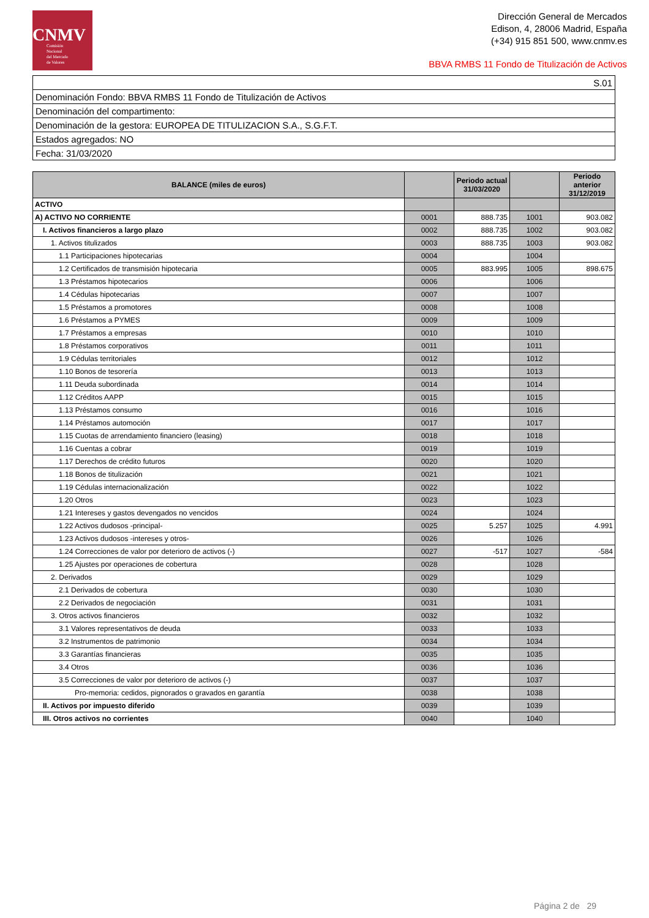CNMV
Comisión
Nacional
del Mercado
de Valores
Dirección General de Mercados
Edison, 4, 28006 Madrid, España
(+34) 915 851 500, www.cnmv.es
BBVA RMBS 11 Fondo de Titulización de Activos
| S.01 |
| Denominación Fondo: BBVA RMBS 11 Fondo de Titulización de Activos |
| Denominación del compartimento: |
| Denominación de la gestora: EUROPEA DE TITULIZACION S.A., S.G.F.T. |
| Estados agregados: NO |
| Fecha: 31/03/2020 |
| BALANCE (miles de euros) | | Periodo actual 31/03/2020 | | Periodo anterior 31/12/2019 |
| --- | --- | --- | --- | --- |
| ACTIVO | | | | |
| A) ACTIVO NO CORRIENTE | 0001 | 888.735 | 1001 | 903.082 |
| I. Activos financieros a largo plazo | 0002 | 888.735 | 1002 | 903.082 |
| 1. Activos titulizados | 0003 | 888.735 | 1003 | 903.082 |
| 1.1 Participaciones hipotecarias | 0004 | | 1004 | |
| 1.2 Certificados de transmisión hipotecaria | 0005 | 883.995 | 1005 | 898.675 |
| 1.3 Préstamos hipotecarios | 0006 | | 1006 | |
| 1.4 Cédulas hipotecarias | 0007 | | 1007 | |
| 1.5 Préstamos a promotores | 0008 | | 1008 | |
| 1.6 Préstamos a PYMES | 0009 | | 1009 | |
| 1.7 Préstamos a empresas | 0010 | | 1010 | |
| 1.8 Préstamos corporativos | 0011 | | 1011 | |
| 1.9 Cédulas territoriales | 0012 | | 1012 | |
| 1.10 Bonos de tesorería | 0013 | | 1013 | |
| 1.11 Deuda subordinada | 0014 | | 1014 | |
| 1.12 Créditos AAPP | 0015 | | 1015 | |
| 1.13 Préstamos consumo | 0016 | | 1016 | |
| 1.14 Préstamos automoción | 0017 | | 1017 | |
| 1.15 Cuotas de arrendamiento financiero (leasing) | 0018 | | 1018 | |
| 1.16 Cuentas a cobrar | 0019 | | 1019 | |
| 1.17 Derechos de crédito futuros | 0020 | | 1020 | |
| 1.18 Bonos de titulización | 0021 | | 1021 | |
| 1.19 Cédulas internacionalización | 0022 | | 1022 | |
| 1.20 Otros | 0023 | | 1023 | |
| 1.21 Intereses y gastos devengados no vencidos | 0024 | | 1024 | |
| 1.22 Activos dudosos -principal- | 0025 | 5.257 | 1025 | 4.991 |
| 1.23 Activos dudosos -intereses y otros- | 0026 | | 1026 | |
| 1.24 Correcciones de valor por deterioro de activos (-) | 0027 | -517 | 1027 | -584 |
| 1.25 Ajustes por operaciones de cobertura | 0028 | | 1028 | |
| 2. Derivados | 0029 | | 1029 | |
| 2.1 Derivados de cobertura | 0030 | | 1030 | |
| 2.2 Derivados de negociación | 0031 | | 1031 | |
| 3. Otros activos financieros | 0032 | | 1032 | |
| 3.1 Valores representativos de deuda | 0033 | | 1033 | |
| 3.2 Instrumentos de patrimonio | 0034 | | 1034 | |
| 3.3 Garantías financieras | 0035 | | 1035 | |
| 3.4 Otros | 0036 | | 1036 | |
| 3.5 Correcciones de valor por deterioro de activos (-) | 0037 | | 1037 | |
| Pro-memoria: cedidos, pignorados o gravados en garantía | 0038 | | 1038 | |
| II. Activos por impuesto diferido | 0039 | | 1039 | |
| III. Otros activos no corrientes | 0040 | | 1040 | |
Página 2 de 29